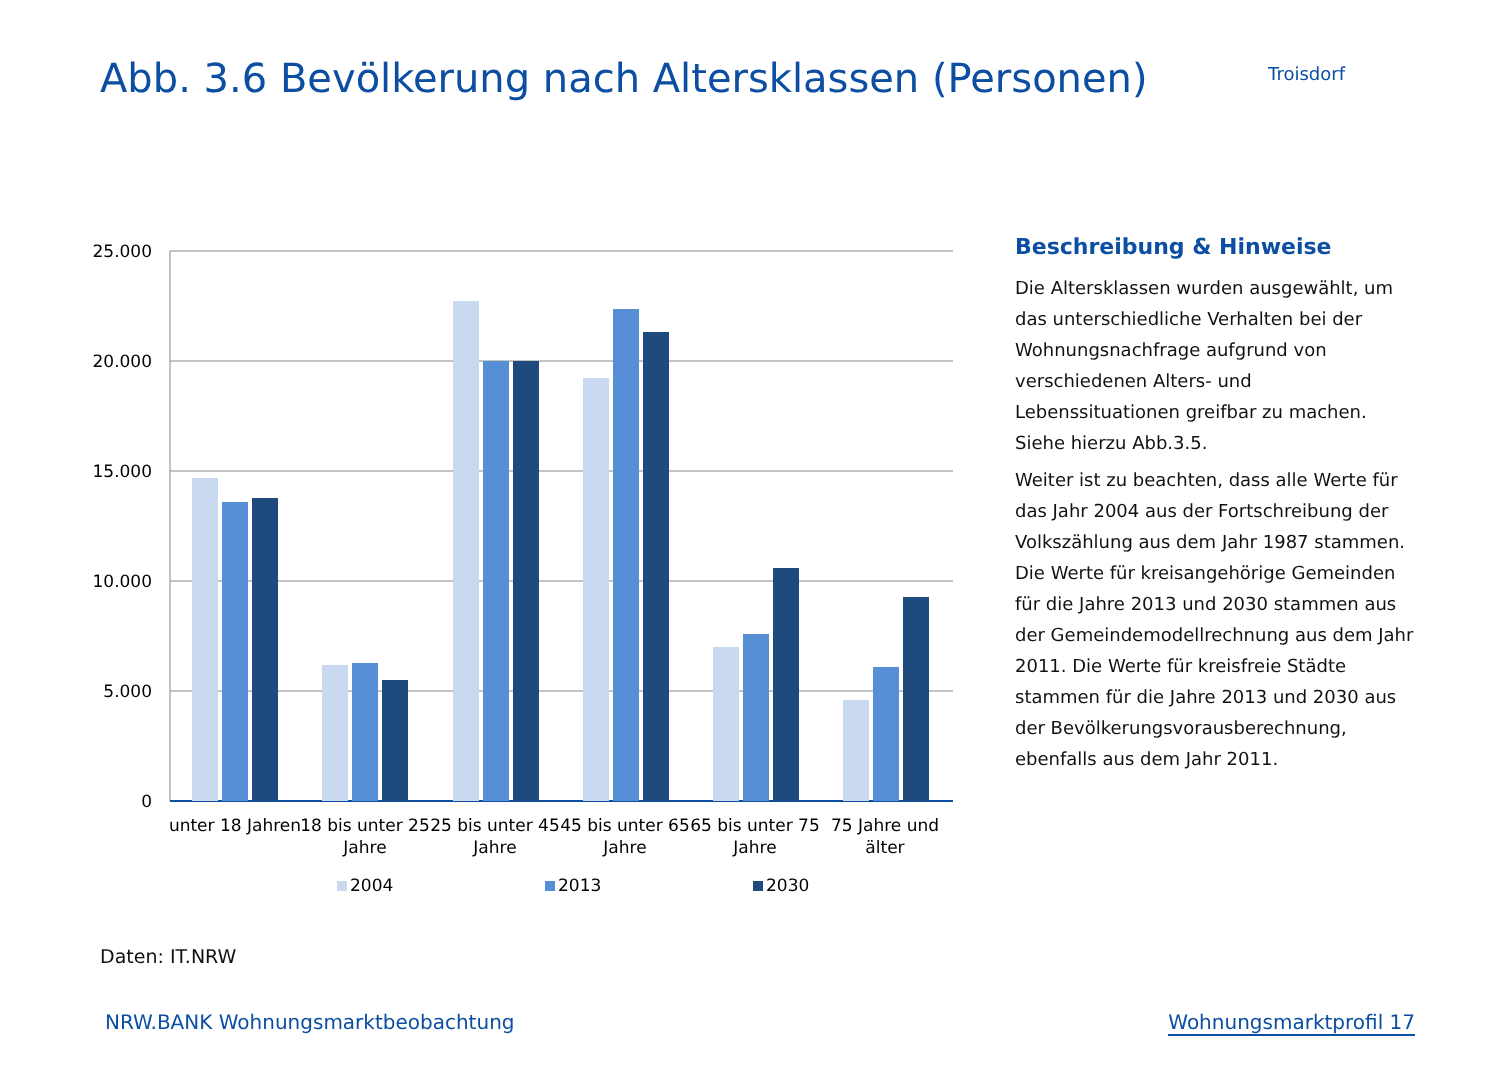Abb. 3.6 Bevölkerung nach Altersklassen (Personen)
Troisdorf
25.000
20.000
15.000
10.000
5.000
0
unter 18 Jahren
18 bis unter 25
Jahre
25 bis unter 45
Jahre
45 bis unter 65
Jahre
65 bis unter 75
Jahre
75 Jahre und
älter
2004
2013
2030
Beschreibung & Hinweise
Die Altersklassen wurden ausgewählt, um das unterschiedliche Verhalten bei der Wohnungsnachfrage aufgrund von verschiedenen Alters- und Lebenssituationen greifbar zu machen. Siehe hierzu Abb.3.5.
Weiter ist zu beachten, dass alle Werte für das Jahr 2004 aus der Fortschreibung der Volkszählung aus dem Jahr 1987 stammen. Die Werte für kreisangehörige Gemeinden für die Jahre 2013 und 2030 stammen aus der Gemeindemodellrechnung aus dem Jahr 2011. Die Werte für kreisfreie Städte stammen für die Jahre 2013 und 2030 aus der Bevölkerungsvorausberechnung, ebenfalls aus dem Jahr 2011.
Daten: IT.NRW
NRW.BANK Wohnungsmarktbeobachtung Wohnungsmarktprofil 17